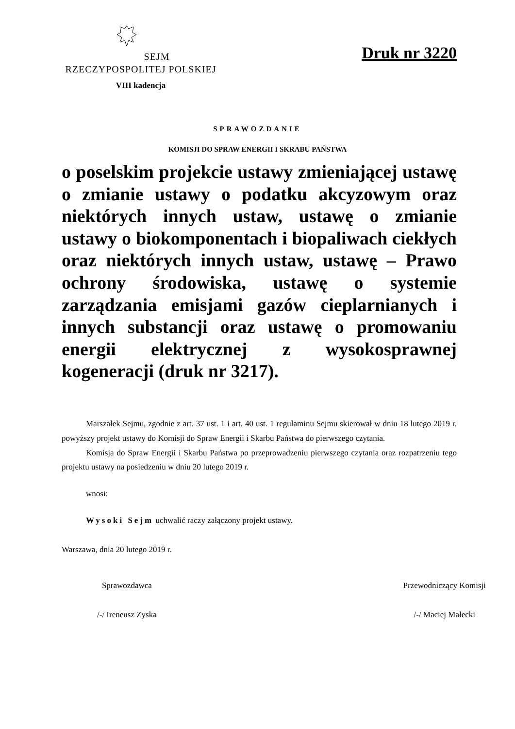SEJM
RZECZYPOSPOLITEJ POLSKIEJ
VIII kadencja
Druk nr 3220
SPRAWOZDANIE
KOMISJI DO SPRAW ENERGII I SKRABU PAŃSTWA
o poselskim projekcie ustawy zmieniającej ustawę o zmianie ustawy o podatku akcyzowym oraz niektórych innych ustaw, ustawę o zmianie ustawy o biokomponentach i biopaliwach ciekłych oraz niektórych innych ustaw, ustawę – Prawo ochrony środowiska, ustawę o systemie zarządzania emisjami gazów cieplarnianych i innych substancji oraz ustawę o promowaniu energii elektrycznej z wysokosprawnej kogeneracji (druk nr 3217).
Marszałek Sejmu, zgodnie z art. 37 ust. 1 i art. 40 ust. 1 regulaminu Sejmu skierował w dniu 18 lutego 2019 r. powyższy projekt ustawy do Komisji do Spraw Energii i Skarbu Państwa do pierwszego czytania.
Komisja do Spraw Energii i Skarbu Państwa po przeprowadzeniu pierwszego czytania oraz rozpatrzeniu tego projektu ustawy na posiedzeniu w dniu 20 lutego 2019 r.
wnosi:
Wysoki Sejm uchwalić raczy załączony projekt ustawy.
Warszawa, dnia 20 lutego 2019 r.
Sprawozdawca
/-/ Ireneusz Zyska
Przewodniczący Komisji
/-/ Maciej Małecki